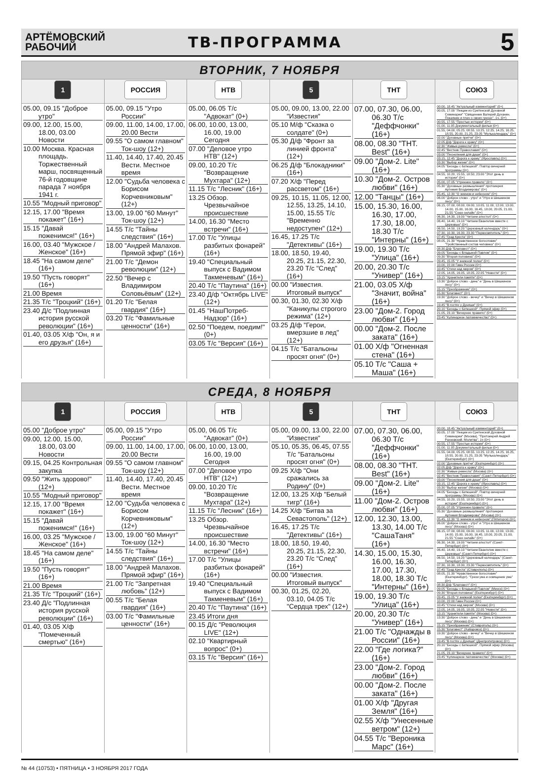АРТЁМОВСКИЙ
РАБОЧИЙ
ТВ-ПРОГРАММА
5
| ВТОРНИК, 7 НОЯБРЯ | | | | | |
| --- | --- | --- | --- | --- | --- |
| 1 | РОССИЯ | НТВ | 5 | ТНТ | СОЮЗ |
| 05.00, 09.15 "Доброе утро" 09.00, 12.00, 15.00, 18.00, 03.00 Новости 10.00 Москва. Красная площадь. Торжественный марш, посвященный 76-й годовщине парада 7 ноября 1941 г. 10.55 "Модный приговор" 12.15, 17.00 "Время покажет" (16+) 15.15 "Давай поженимся!" (16+) 16.00, 03.40 "Мужское / Женское" (16+) 18.45 "На самом деле" (16+) 19.50 "Пусть говорят" (16+) 21.00 Время 21.35 Т/с "Троцкий" (16+) 23.40 Д/с "Подлинная история русской революции" (16+) 01.40, 03.05 Х/ф "Он, я и его друзья" (16+) | 05.00, 09.15 "Утро России" 09.00, 11.00, 14.00, 17.00, 20.00 Вести 09.55 "О самом главном" Ток-шоу (12+) 11.40, 14.40, 17.40, 20.45 Вести. Местное время 12.00 "Судьба человека с Борисом Корчевниковым" (12+) 13.00, 19.00 "60 Минут" Ток-шоу (12+) 14.55 Т/с "Тайны следствия" (16+) 18.00 "Андрей Малахов. Прямой эфир" (16+) 21.00 Т/с "Демон революции" (12+) 22.50 "Вечер с Владимиром Соловьёвым" (12+) 01.20 Т/с "Белая гвардия" (16+) 03.20 Т/с "Фамильные ценности" (16+) | 05.00, 06.05 Т/с "Адвокат" (0+) 06.00, 10.00, 13.00, 16.00, 19.00 Сегодня 07.00 "Деловое утро НТВ" (12+) 09.00, 10.20 Т/с "Возвращение Мухтара" (12+) 11.15 Т/с "Лесник" (16+) 13.25 Обзор. Чрезвычайное происшествие 14.00, 16.30 "Место встречи" (16+) 17.00 Т/с "Улицы разбитых фонарей" (16+) 19.40 "Специальный выпуск с Вадимом Такменевым" (16+) 20.40 Т/с "Паутина" (16+) 23.40 Д/ф "Октябрь LIVE" (12+) 01.45 "НашПотреб-Надзор" (16+) 02.50 "Поедем, поедим!" (0+) 03.05 Т/с "Версия" (16+) | 05.00, 09.00, 13.00, 22.00 "Известия" 05.10 М/ф "Сказка о солдате" (0+) 05.30 Д/ф "Фронт за линией фронта" (12+) 06.25 Д/ф "Блокадники" (16+) 07.20 Х/ф "Перед рассветом" (16+) 09.25, 10.15, 11.05, 12.00, 12.55, 13.25, 14.10, 15.00, 15.55 Т/с "Временно недоступен" (12+) 16.45, 17.25 Т/с "Детективы" (16+) 18.00, 18.50, 19.40, 20.25, 21.15, 22.30, 23.20 Т/с "След" (16+) 00.00 "Известия. Итоговый выпуск" 00.30, 01.30, 02.30 Х/ф "Каникулы строгого режима" (12+) 03.25 Д/ф "Герои, вмерзшие в лед" (12+) 04.15 Т/с "Батальоны просят огня" (0+) | 07.00, 07.30, 06.00, 06.30 Т/с "Деффчонки" (16+) 08.00, 08.30 "ТНТ. Best" (16+) 09.00 "Дом-2. Lite" (16+) 10.30 "Дом-2. Остров любви" (16+) 12.00 "Танцы" (16+) 15.00, 15.30, 16.00, 16.30, 17.00, 17.30, 18.00, 18.30 Т/с "Интерны" (16+) 19.00, 19.30 Т/с "Улица" (16+) 20.00, 20.30 Т/с "Универ" (16+) 21.00, 03.05 Х/ф "Значит, война" (16+) 23.00 "Дом-2. Город любви" (16+) 00.00 "Дом-2. После заката" (16+) 01.00 Х/ф "Огненная стена" (16+) 05.10 Т/с "Саша + Маша" (16+) | 00.00, 18.45 "Актуальный комментарий" (0+) 00.05, 17.00 "Лекции из Сретенской Духовной Семинарии" "Священник Валерий Духанин. Покаяние и плач о своих грехах". 1ч. (0+) 00.55, 17.55 "Простые истории" (0+) 01.00, 11.05 Документальный фильм (0+) 01.55, 04.00, 05.25, 08.55, 10.25, 12.25, 14.25, 16.25, 18.55, 20.00, 21.25, 23.05 "Мулькалендарь" (0+) 02.00 "Духовные притчи" (0+) 02.05 Д/ф "Дорога к храму" (0+) 02.30 "Живые ремесла" (0+) 02.45 "Вестник Православия" (0+) 03.00 "Песнопения для души" (0+) 03.15, 12.45 "Дорога к храму" (Ярославль) (0+) 03.30 "Выбор жизни" (0+) 04.05 "Беседы с батюшкой". Повтор вечерней программы (0+) 04.55, 10.20, 15.55, 18.50, 23.00 "Этот день в истории" (0+) 05.00, 07.05 "Утреннее правило" (0+) 05.30 "Духовные размышления" протоиерея Артемия Владимирова" (0+) 05.45, 12.30 "О земном и небесном" (0+) 06.00 "Доброе слово - утро" и "Утро в Шишкином лесу" (0+) 06.15, 07.00, 08.00, 09.00, 10.05, 11.00, 12.00, 13.00, 14.00, 15.00, 16.00, 16.45, 18.00, 20.05, 21.00, 21.55 "Союз онлайн" (0+) 06.30, 14.30, 19.00 "Читаем апостол" (0+) 06.40, 14.40, 19.10 "Читаем Евангелие вместе с Церковью" (0+) 06.50, 14.50, 19.20 "Церковный календарь" (0+) 07.30, 10.30, 16.30, 23.30 "Первосвятитель" (0+) 07.45 "Град Креста" (0+) 08.05, 21.30 "Нравственное богословие" "Тройственный состав человека" (0+) 08.30 Д/ф "Благовест" (0+) 09.05 "Беседы с Владыкой Павлом" (0+) 09.30 "Вторая половина" (0+) 09.45, 15.05 "У книжной полки" (0+) 10.00, 22.00 Гимн России (0+) 10.45 "Стихи над миром" (0+) 12.05, 14.05, 16.05, 18.05, 22.05 "Новости" (0+) 13.15 "Хранители памяти" (0+) 13.30 "Доброе слово - день" и "День в Шишкином лесу" (0+) 15.15 "Преображение" (0+) 15.30 "Благовест" (0+) 19.30 "Доброе слово - вечер" и "Вечер в Шишкином лесу" (0+) 19.45 "В гостях у Дуняши" (0+) 20.10 "Беседы с батюшкой". Прямой эфир (0+) 21.05, 23.10 "Вечернее правило" (0+) 23.45 "Кулинарное паломничество" (0+) |
| СРЕДА, 8 НОЯБРЯ | | | | | |
| --- | --- | --- | --- | --- | --- |
| 1 | РОССИЯ | НТВ | 5 | ТНТ | СОЮЗ |
| 05.00 "Доброе утро" 09.00, 12.00, 15.00, 18.00, 03.00 Новости 09.15, 04.25 Контрольная закупка 09.50 "Жить здорово!" (12+) 10.55 "Модный приговор" 12.15, 17.00 "Время покажет" (16+) 15.15 "Давай поженимся!" (16+) 16.00, 03.25 "Мужское / Женское" (16+) 18.45 "На самом деле" (16+) 19.50 "Пусть говорят" (16+) 21.00 Время 21.35 Т/с "Троцкий" (16+) 23.40 Д/с "Подлинная история русской революции" (16+) 01.40, 03.05 Х/ф "Помеченный смертью" (16+) | 05.00, 09.15 "Утро России" 09.00, 11.00, 14.00, 17.00, 20.00 Вести 09.55 "О самом главном" Ток-шоу (12+) 11.40, 14.40, 17.40, 20.45 Вести. Местное время 12.00 "Судьба человека с Борисом Корчевниковым" (12+) 13.00, 19.00 "60 Минут" Ток-шоу (12+) 14.55 Т/с "Тайны следствия" (16+) 18.00 "Андрей Малахов. Прямой эфир" (16+) 21.00 Т/с "Запретная любовь" (12+) 00.55 Т/с "Белая гвардия" (16+) 03.00 Т/с "Фамильные ценности" (16+) | 05.00, 06.05 Т/с "Адвокат" (0+) 06.00, 10.00, 13.00, 16.00, 19.00 Сегодня 07.00 "Деловое утро НТВ" (12+) 09.00, 10.20 Т/с "Возвращение Мухтара" (12+) 11.15 Т/с "Лесник" (16+) 13.25 Обзор. Чрезвычайное происшествие 14.00, 16.30 "Место встречи" (16+) 17.00 Т/с "Улицы разбитых фонарей" (16+) 19.40 "Специальный выпуск с Вадимом Такменевым" (16+) 20.40 Т/с "Паутина" (16+) 23.45 Итоги дня 00.15 Д/с "Революция LIVE" (12+) 02.10 "Квартирный вопрос" (0+) 03.15 Т/с "Версия" (16+) | 05.00, 09.00, 13.00, 22.00 "Известия" 05.10, 05.35, 06.45, 07.55 Т/с "Батальоны просят огня" (0+) 09.25 Х/ф "Они сражались за Родину" (0+) 12.00, 13.25 Х/ф "Белый тигр" (16+) 14.25 Х/ф "Битва за Севастополь" (12+) 16.45, 17.25 Т/с "Детективы" (16+) 18.00, 18.50, 19.40, 20.25, 21.15, 22.30, 23.20 Т/с "След" (16+) 00.00 "Известия. Итоговый выпуск" 00.30, 01.25, 02.20, 03.10, 04.05 Т/с "Сердца трех" (12+) | 07.00, 07.30, 06.00, 06.30 Т/с "Деффчонки" (16+) 08.00, 08.30 "ТНТ. Best" (16+) 09.00 "Дом-2. Lite" (16+) 11.00 "Дом-2. Остров любви" (16+) 12.00, 12.30, 13.00, 13.30, 14.00 Т/с "СашаТаня" (16+) 14.30, 15.00, 15.30, 16.00, 16.30, 17.00, 17.30, 18.00, 18.30 Т/с "Интерны" (16+) 19.00, 19.30 Т/с "Улица" (16+) 20.00, 20.30 Т/с "Универ" (16+) 21.00 Т/с "Однажды в России" (16+) 22.00 "Где логика?" (16+) 23.00 "Дом-2. Город любви" (16+) 00.00 "Дом-2. После заката" (16+) 01.00 Х/ф "Другая Земля" (16+) 02.55 Х/ф "Унесенные ветром" (12+) 04.55 Т/с "Вероника Марс" (16+) | 00.00, 18.45 "Актуальный комментарий" (0+) 00.05, 17.00 "Лекции из Сретенской Духовной Семинарии" (Москва). "Протоиерей Андрей Рахновский. Молитва". 1ч (0+) 00.55, 17.55 "Простые истории" (0+) 01.00, 11.05 Документальный фильм (0+) 01.55, 04.00, 05.25, 08.55, 10.25, 12.25, 14.25, 16.25, 18.55, 20.00, 21.25, 23.05 "Мулькалендарь" (Екатеринбург) (0+) 02.00 "Духовные притчи" (Екатеринбург) (0+) 02.05 Д/ф "Дорога к храму" (0+) 02.30 "Живые ремесла" (Москва) (0+) 02.45 "Вестник Православия" (Санкт-Петербург) (0+) 03.00 "Песнопения для души" (0+) 03.15, 12.45 "Дорога к храму" (Ярославль) (0+) 03.30 "Выбор жизни" (Москва) (0+) 04.05 "Беседы с батюшкой". Повтор вечерней программы (Москва) (0+) 04.55, 10.20, 15.55, 18.50, 23.00 "Этот день в истории" (Екатеринбург) (0+) 05.00, 07.05 "Утреннее правило" (0+) 05.30 "Духовные размышления" протоиерея Артемия Владимирова" (Москва) (0+) 05.45, 12.30 "О земном и небесном" (Пятигорск) (0+) 06.00 "Доброе слово - утро" и "Утро в Шишкином лесу" (Москва) (0+) 06.15, 07.00, 08.00, 09.00, 10.05, 11.00, 12.00, 13.00, 14.00, 15.00, 16.00, 16.45, 18.00, 20.05, 21.00, 21.55 "Союз онлайн" (0+) 06.30, 14.30, 19.00 "Читаем апостол" (Санкт-Петербург) (0+) 06.40, 14.40, 19.10 "Читаем Евангелие вместе с Церковью" (Санкт-Петербург) (0+) 06.50, 14.50, 19.20 "Церковный календарь" (Санкт-Петербург) (0+) 07.30, 10.30, 18.30, 23.30 "Первосвятитель" (0+) 07.45 "Град Креста" (Ставрополь) (0+) 08.05, 21.30 "Нравственное богословие" (Екатеринбург). "Грехи ума и освящение ума" (0+) 08.30 Д/ф "Благовест" (0+) 09.05 "Беседы с Владыкой Павлом" (Минск) (0+) 09.30 "Вторая половина" (Екатеринбург) (0+) 09.45, 15.05 "У книжной полки" (Екатеринбург) (0+) 10.00, 22.00 Гимн России (0+) 10.45 "Стихи над миром" (Москва) (0+) 12.05, 14.05, 16.05, 18.05, 22.05 "Новости" (0+) 13.15 "Хранители памяти" (Москва) (0+) 13.30 "Доброе слово - день" и "День в Шишкином лесу" (Москва) (0+) 15.15 "Преображение" (Ставрополь) (0+) 15.30 "Благовест" (Хабаровск) (0+) 19.30 "Доброе слово - вечер" и "Вечер в Шишкином лесу" (Москва) (0+) 19.45 "В гостях у Дуняши" (Днепропетровск) (0+) 20.10 "Беседы с батюшкой". Прямой эфир (Москва) (0+) 21.05, 23.10 "Вечернее правило" (0+) 23.45 "Кулинарное паломничество" (Москва) (0+) |
№ 44 (10753) • ПЯТНИЦА • 3 НОЯБРЯ 2017 ГОДА